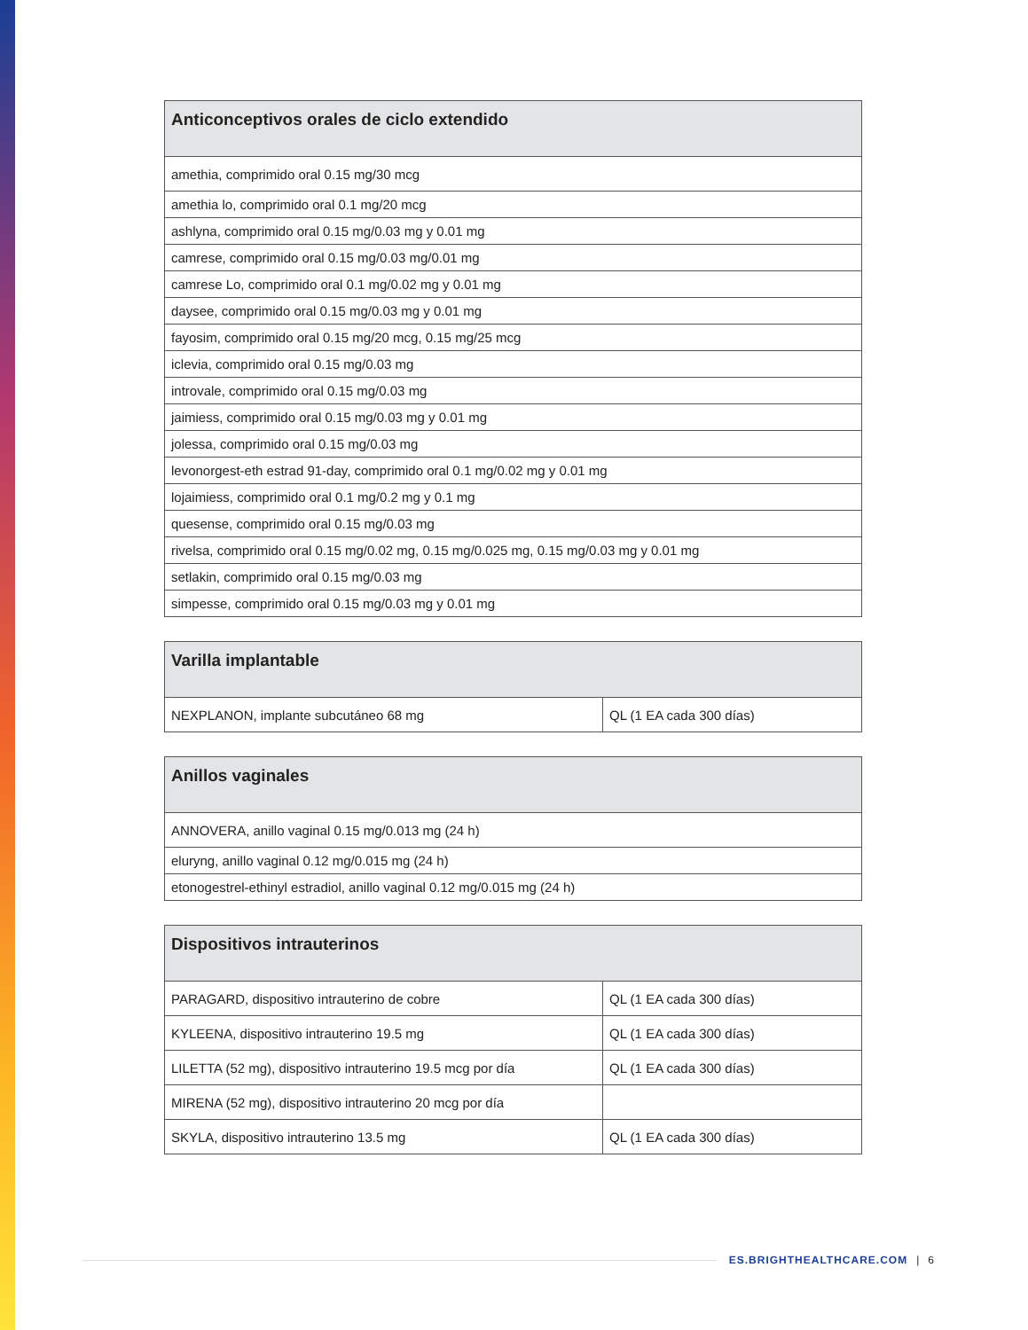| Anticonceptivos orales de ciclo extendido |
| --- |
| amethia, comprimido oral 0.15 mg/30 mcg |
| amethia lo, comprimido oral 0.1 mg/20 mcg |
| ashlyna, comprimido oral 0.15 mg/0.03 mg y 0.01 mg |
| camrese, comprimido oral 0.15 mg/0.03 mg/0.01 mg |
| camrese Lo, comprimido oral 0.1 mg/0.02 mg y 0.01 mg |
| daysee, comprimido oral 0.15 mg/0.03 mg y 0.01 mg |
| fayosim, comprimido oral 0.15 mg/20 mcg, 0.15 mg/25 mcg |
| iclevia, comprimido oral 0.15 mg/0.03 mg |
| introvale, comprimido oral 0.15 mg/0.03 mg |
| jaimiess, comprimido oral 0.15 mg/0.03 mg y 0.01 mg |
| jolessa, comprimido oral 0.15 mg/0.03 mg |
| levonorgest-eth estrad 91-day, comprimido oral 0.1 mg/0.02 mg y 0.01 mg |
| lojaimiess, comprimido oral 0.1 mg/0.2 mg y 0.1 mg |
| quesense, comprimido oral 0.15 mg/0.03 mg |
| rivelsa, comprimido oral 0.15 mg/0.02 mg, 0.15 mg/0.025 mg, 0.15 mg/0.03 mg y 0.01 mg |
| setlakin, comprimido oral 0.15 mg/0.03 mg |
| simpesse, comprimido oral 0.15 mg/0.03 mg y 0.01 mg |
| Varilla implantable | |
| --- | --- |
| NEXPLANON, implante subcutáneo 68 mg | QL (1 EA cada 300 días) |
| Anillos vaginales |
| --- |
| ANNOVERA, anillo vaginal 0.15 mg/0.013 mg (24 h) |
| eluryng, anillo vaginal 0.12 mg/0.015 mg (24 h) |
| etonogestrel-ethinyl estradiol, anillo vaginal 0.12 mg/0.015 mg (24 h) |
| Dispositivos intrauterinos | |
| --- | --- |
| PARAGARD, dispositivo intrauterino de cobre | QL (1 EA cada 300 días) |
| KYLEENA, dispositivo intrauterino 19.5 mg | QL (1 EA cada 300 días) |
| LILETTA (52 mg), dispositivo intrauterino 19.5 mcg por día | QL (1 EA cada 300 días) |
| MIRENA (52 mg), dispositivo intrauterino 20 mcg por día | |
| SKYLA, dispositivo intrauterino 13.5 mg | QL (1 EA cada 300 días) |
ES.BRIGHTHEALTHCARE.COM | 6